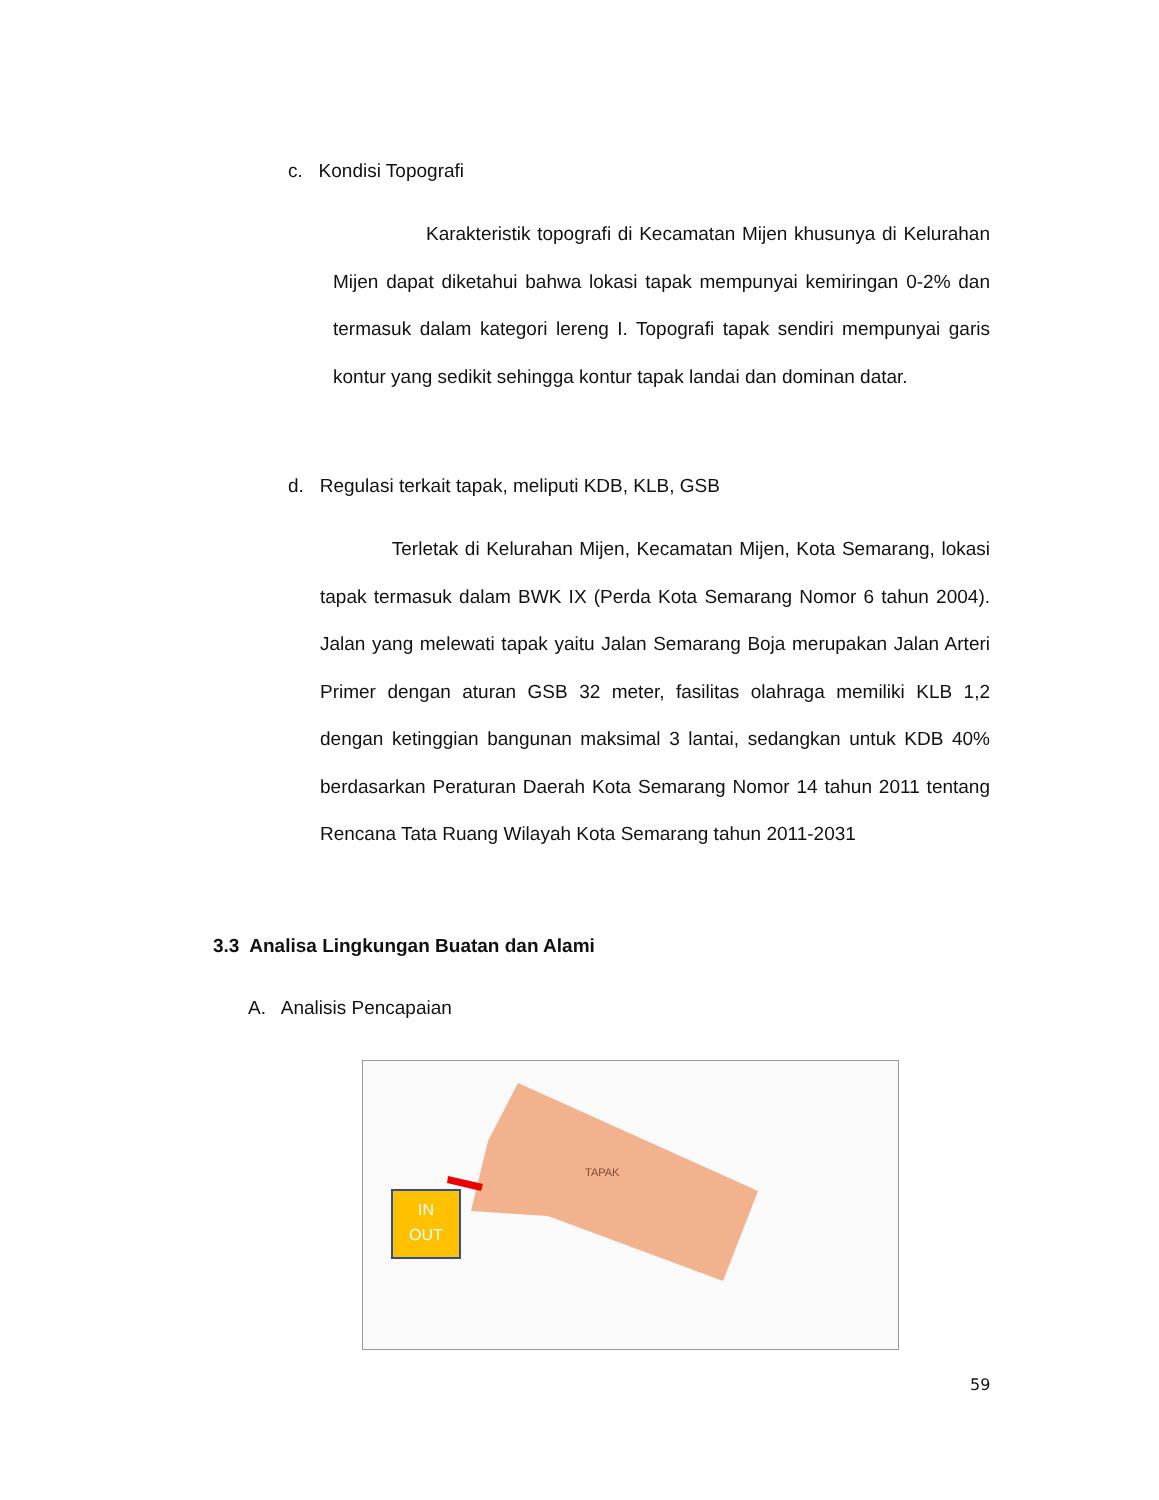c. Kondisi Topografi
Karakteristik topografi di Kecamatan Mijen khusunya di Kelurahan Mijen dapat diketahui bahwa lokasi tapak mempunyai kemiringan 0-2% dan termasuk dalam kategori lereng I. Topografi tapak sendiri mempunyai garis kontur yang sedikit sehingga kontur tapak landai dan dominan datar.
d. Regulasi terkait tapak, meliputi KDB, KLB, GSB
Terletak di Kelurahan Mijen, Kecamatan Mijen, Kota Semarang, lokasi tapak termasuk dalam BWK IX (Perda Kota Semarang Nomor 6 tahun 2004). Jalan yang melewati tapak yaitu Jalan Semarang Boja merupakan Jalan Arteri Primer dengan aturan GSB 32 meter, fasilitas olahraga memiliki KLB 1,2 dengan ketinggian bangunan maksimal 3 lantai, sedangkan untuk KDB 40% berdasarkan Peraturan Daerah Kota Semarang Nomor 14 tahun 2011 tentang Rencana Tata Ruang Wilayah Kota Semarang tahun 2011-2031
3.3 Analisa Lingkungan Buatan dan Alami
A. Analisis Pencapaian
TAPAK
IN
OUT
59